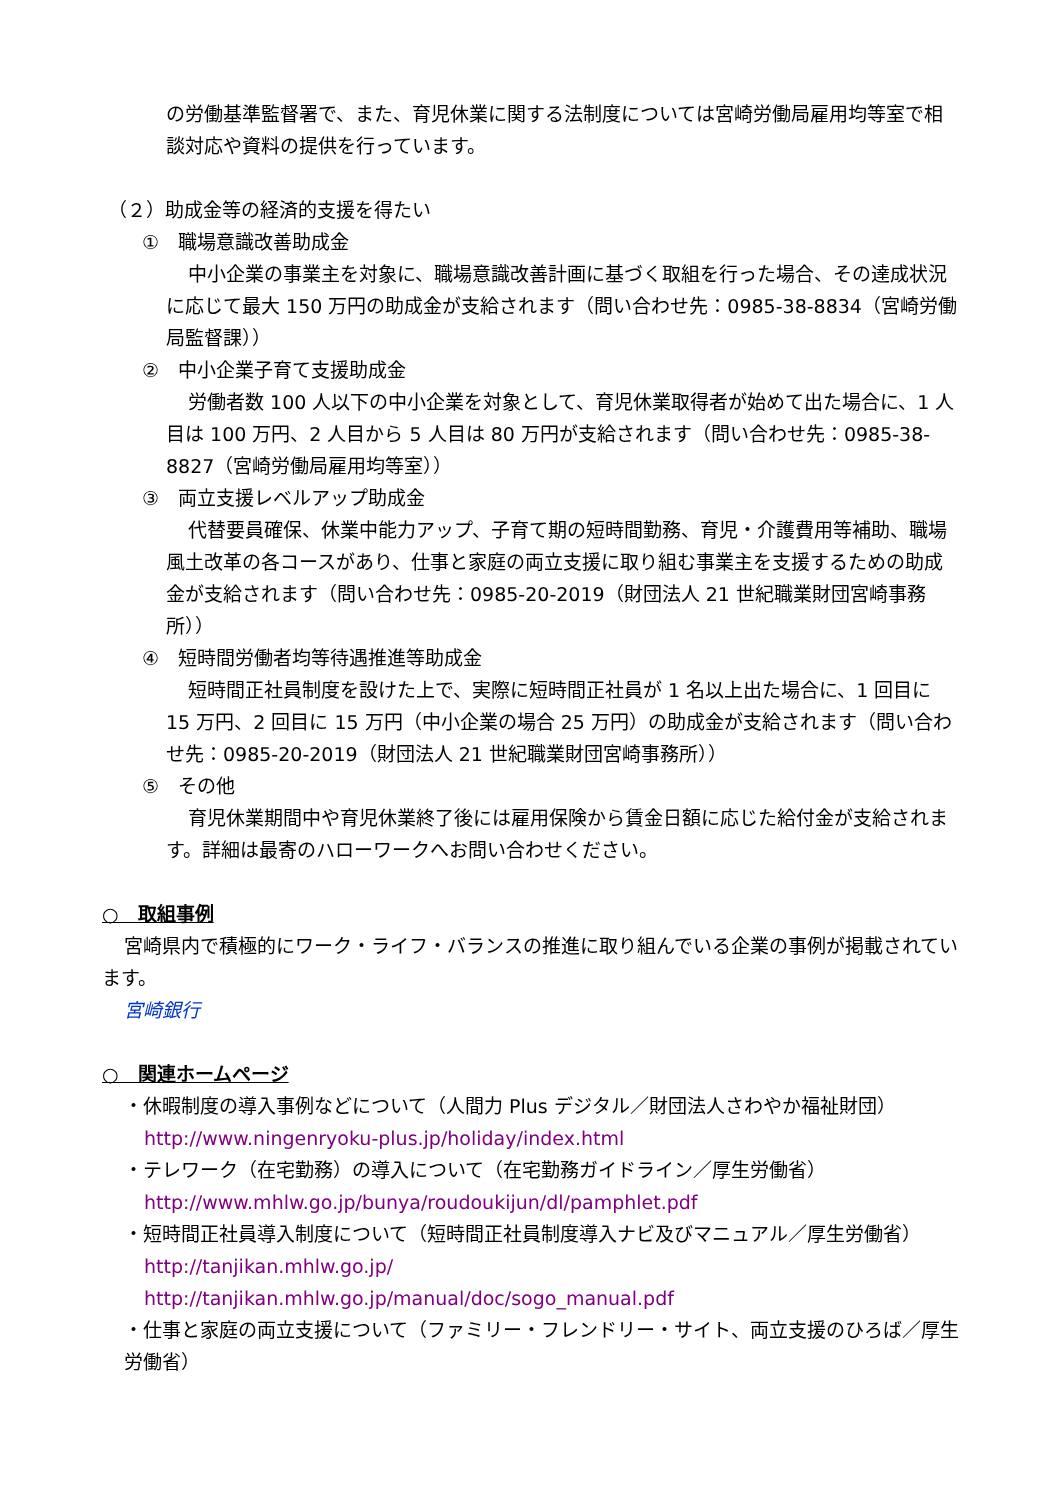の労働基準監督署で、また、育児休業に関する法制度については宮崎労働局雇用均等室で相談対応や資料の提供を行っています。
（２）助成金等の経済的支援を得たい
①　職場意識改善助成金
中小企業の事業主を対象に、職場意識改善計画に基づく取組を行った場合、その達成状況に応じて最大 150 万円の助成金が支給されます（問い合わせ先：0985-38-8834（宮崎労働局監督課））
②　中小企業子育て支援助成金
労働者数 100 人以下の中小企業を対象として、育児休業取得者が始めて出た場合に、1 人目は 100 万円、2 人目から 5 人目は 80 万円が支給されます（問い合わせ先：0985-38-8827（宮崎労働局雇用均等室））
③　両立支援レベルアップ助成金
代替要員確保、休業中能力アップ、子育て期の短時間勤務、育児・介護費用等補助、職場風土改革の各コースがあり、仕事と家庭の両立支援に取り組む事業主を支援するための助成金が支給されます（問い合わせ先：0985-20-2019（財団法人 21 世紀職業財団宮崎事務所））
④　短時間労働者均等待遇推進等助成金
短時間正社員制度を設けた上で、実際に短時間正社員が 1 名以上出た場合に、1 回目に 15 万円、2 回目に 15 万円（中小企業の場合 25 万円）の助成金が支給されます（問い合わせ先：0985-20-2019（財団法人 21 世紀職業財団宮崎事務所））
⑤　その他
育児休業期間中や育児休業終了後には雇用保険から賃金日額に応じた給付金が支給されます。詳細は最寄のハローワークへお問い合わせください。
○　取組事例
宮崎県内で積極的にワーク・ライフ・バランスの推進に取り組んでいる企業の事例が掲載されています。
宮崎銀行
○　関連ホームページ
・休暇制度の導入事例などについて（人間力 Plus デジタル／財団法人さわやか福祉財団）
http://www.ningenryoku-plus.jp/holiday/index.html
・テレワーク（在宅勤務）の導入について（在宅勤務ガイドライン／厚生労働省）
http://www.mhlw.go.jp/bunya/roudoukijun/dl/pamphlet.pdf
・短時間正社員導入制度について（短時間正社員制度導入ナビ及びマニュアル／厚生労働省）
http://tanjikan.mhlw.go.jp/
http://tanjikan.mhlw.go.jp/manual/doc/sogo_manual.pdf
・仕事と家庭の両立支援について（ファミリー・フレンドリー・サイト、両立支援のひろば／厚生労働省）